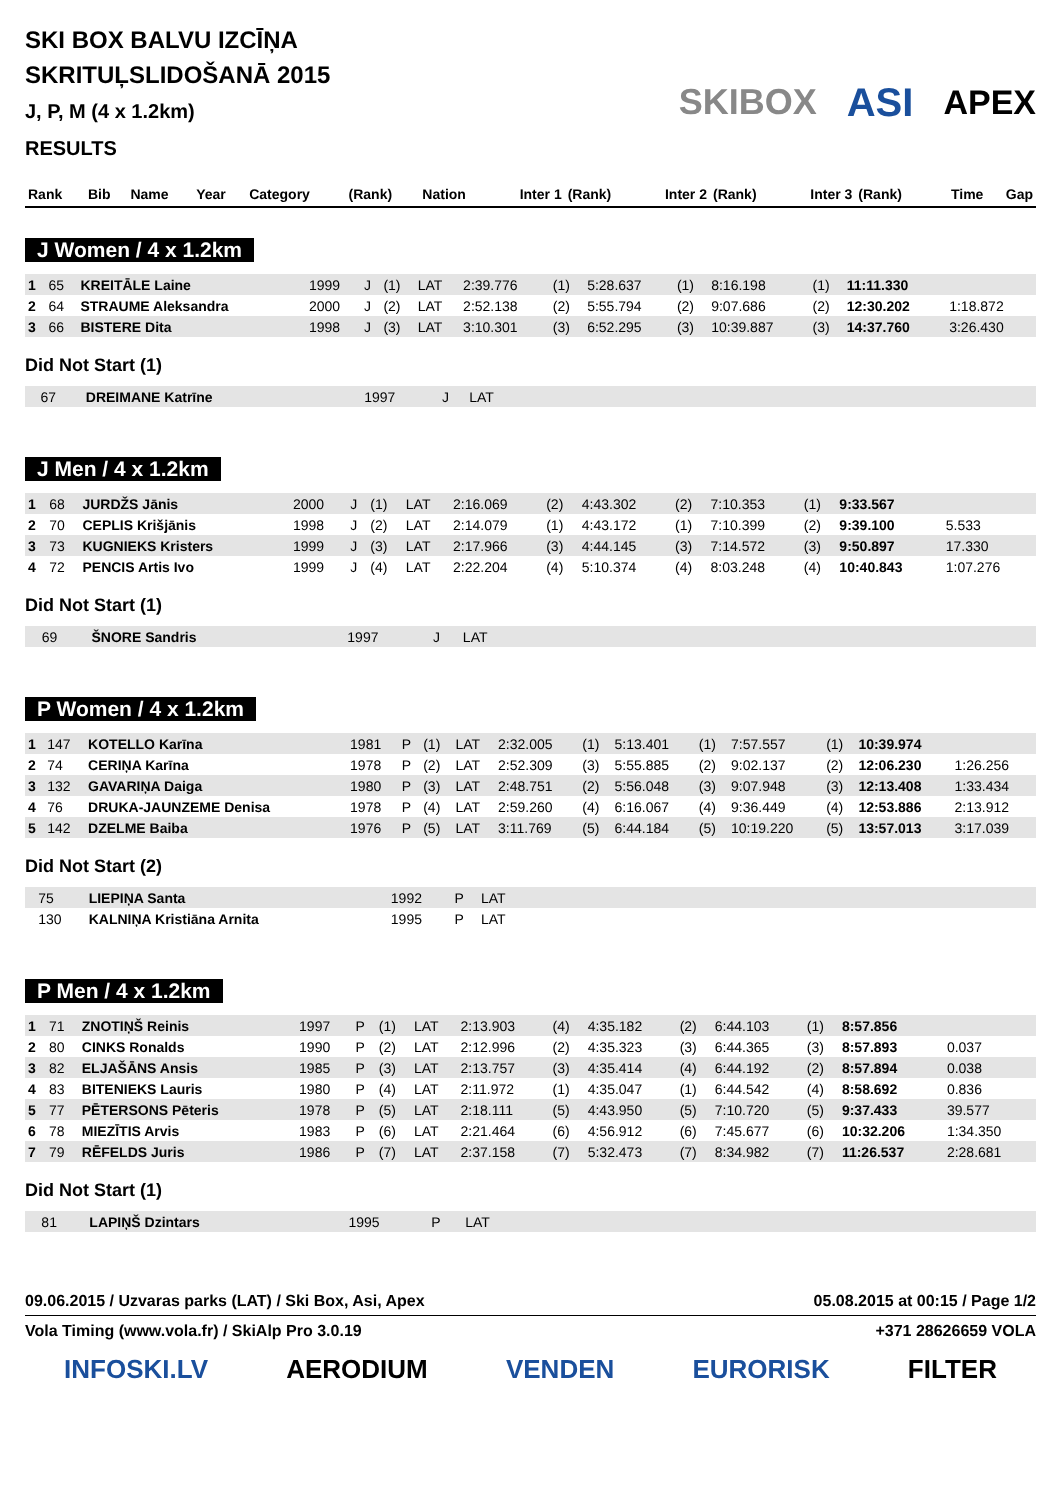SKI BOX BALVU IZCĪŅA
SKRITUĻSLIDOŠANĀ 2015
J, P, M (4 x 1.2km)
RESULTS
SKIBOX ASI APEX
| Rank | Bib | Name | Year | Category | (Rank) | Nation | Inter 1 | (Rank) | Inter 2 | (Rank) | Inter 3 | (Rank) | Time | Gap |
| --- | --- | --- | --- | --- | --- | --- | --- | --- | --- | --- | --- | --- | --- | --- |
J Women / 4 x 1.2km
| 1 | 65 | KREITĀLE Laine | 1999 | J | (1) | LAT | 2:39.776 | (1) | 5:28.637 | (1) | 8:16.198 | (1) | 11:11.330 | |
| 2 | 64 | STRAUME Aleksandra | 2000 | J | (2) | LAT | 2:52.138 | (2) | 5:55.794 | (2) | 9:07.686 | (2) | 12:30.202 | 1:18.872 |
| 3 | 66 | BISTERE Dita | 1998 | J | (3) | LAT | 3:10.301 | (3) | 6:52.295 | (3) | 10:39.887 | (3) | 14:37.760 | 3:26.430 |
Did Not Start (1)
| | 67 | DREIMANE Katrīne | 1997 | J | LAT | |
J Men / 4 x 1.2km
| 1 | 68 | JURDŽS Jānis | 2000 | J | (1) | LAT | 2:16.069 | (2) | 4:43.302 | (2) | 7:10.353 | (1) | 9:33.567 | |
| 2 | 70 | CEPLIS Krišjānis | 1998 | J | (2) | LAT | 2:14.079 | (1) | 4:43.172 | (1) | 7:10.399 | (2) | 9:39.100 | 5.533 |
| 3 | 73 | KUGNIEKS Kristers | 1999 | J | (3) | LAT | 2:17.966 | (3) | 4:44.145 | (3) | 7:14.572 | (3) | 9:50.897 | 17.330 |
| 4 | 72 | PENCIS Artis Ivo | 1999 | J | (4) | LAT | 2:22.204 | (4) | 5:10.374 | (4) | 8:03.248 | (4) | 10:40.843 | 1:07.276 |
Did Not Start (1)
| | 69 | ŠNORE Sandris | 1997 | J | LAT | |
P Women / 4 x 1.2km
| 1 | 147 | KOTELLO Karīna | 1981 | P | (1) | LAT | 2:32.005 | (1) | 5:13.401 | (1) | 7:57.557 | (1) | 10:39.974 | |
| 2 | 74 | CERIŅA Karīna | 1978 | P | (2) | LAT | 2:52.309 | (3) | 5:55.885 | (2) | 9:02.137 | (2) | 12:06.230 | 1:26.256 |
| 3 | 132 | GAVARIŅA Daiga | 1980 | P | (3) | LAT | 2:48.751 | (2) | 5:56.048 | (3) | 9:07.948 | (3) | 12:13.408 | 1:33.434 |
| 4 | 76 | DRUKA-JAUNZEME Denisa | 1978 | P | (4) | LAT | 2:59.260 | (4) | 6:16.067 | (4) | 9:36.449 | (4) | 12:53.886 | 2:13.912 |
| 5 | 142 | DZELME Baiba | 1976 | P | (5) | LAT | 3:11.769 | (5) | 6:44.184 | (5) | 10:19.220 | (5) | 13:57.013 | 3:17.039 |
Did Not Start (2)
| | 75 | LIEPIŅA Santa | 1992 | P | LAT | |
| | 130 | KALNIŅA Kristiāna Arnita | 1995 | P | LAT | |
P Men / 4 x 1.2km
| 1 | 71 | ZNOTIŅŠ Reinis | 1997 | P | (1) | LAT | 2:13.903 | (4) | 4:35.182 | (2) | 6:44.103 | (1) | 8:57.856 | |
| 2 | 80 | CINKS Ronalds | 1990 | P | (2) | LAT | 2:12.996 | (2) | 4:35.323 | (3) | 6:44.365 | (3) | 8:57.893 | 0.037 |
| 3 | 82 | ELJAŠĀNS Ansis | 1985 | P | (3) | LAT | 2:13.757 | (3) | 4:35.414 | (4) | 6:44.192 | (2) | 8:57.894 | 0.038 |
| 4 | 83 | BITENIEKS Lauris | 1980 | P | (4) | LAT | 2:11.972 | (1) | 4:35.047 | (1) | 6:44.542 | (4) | 8:58.692 | 0.836 |
| 5 | 77 | PĒTERSONS Pēteris | 1978 | P | (5) | LAT | 2:18.111 | (5) | 4:43.950 | (5) | 7:10.720 | (5) | 9:37.433 | 39.577 |
| 6 | 78 | MIEZĪTIS Arvis | 1983 | P | (6) | LAT | 2:21.464 | (6) | 4:56.912 | (6) | 7:45.677 | (6) | 10:32.206 | 1:34.350 |
| 7 | 79 | RĒFELDS Juris | 1986 | P | (7) | LAT | 2:37.158 | (7) | 5:32.473 | (7) | 8:34.982 | (7) | 11:26.537 | 2:28.681 |
Did Not Start (1)
| | 81 | LAPIŅŠ Dzintars | 1995 | P | LAT | |
09.06.2015 / Uzvaras parks (LAT) / Ski Box, Asi, Apex 05.08.2015 at 00:15 / Page 1/2
Vola Timing (www.vola.fr) / SkiAlp Pro 3.0.19 +371 28626659 VOLA
INFOSKI.LV AERODIUM VENDEN EURORISK FILTER